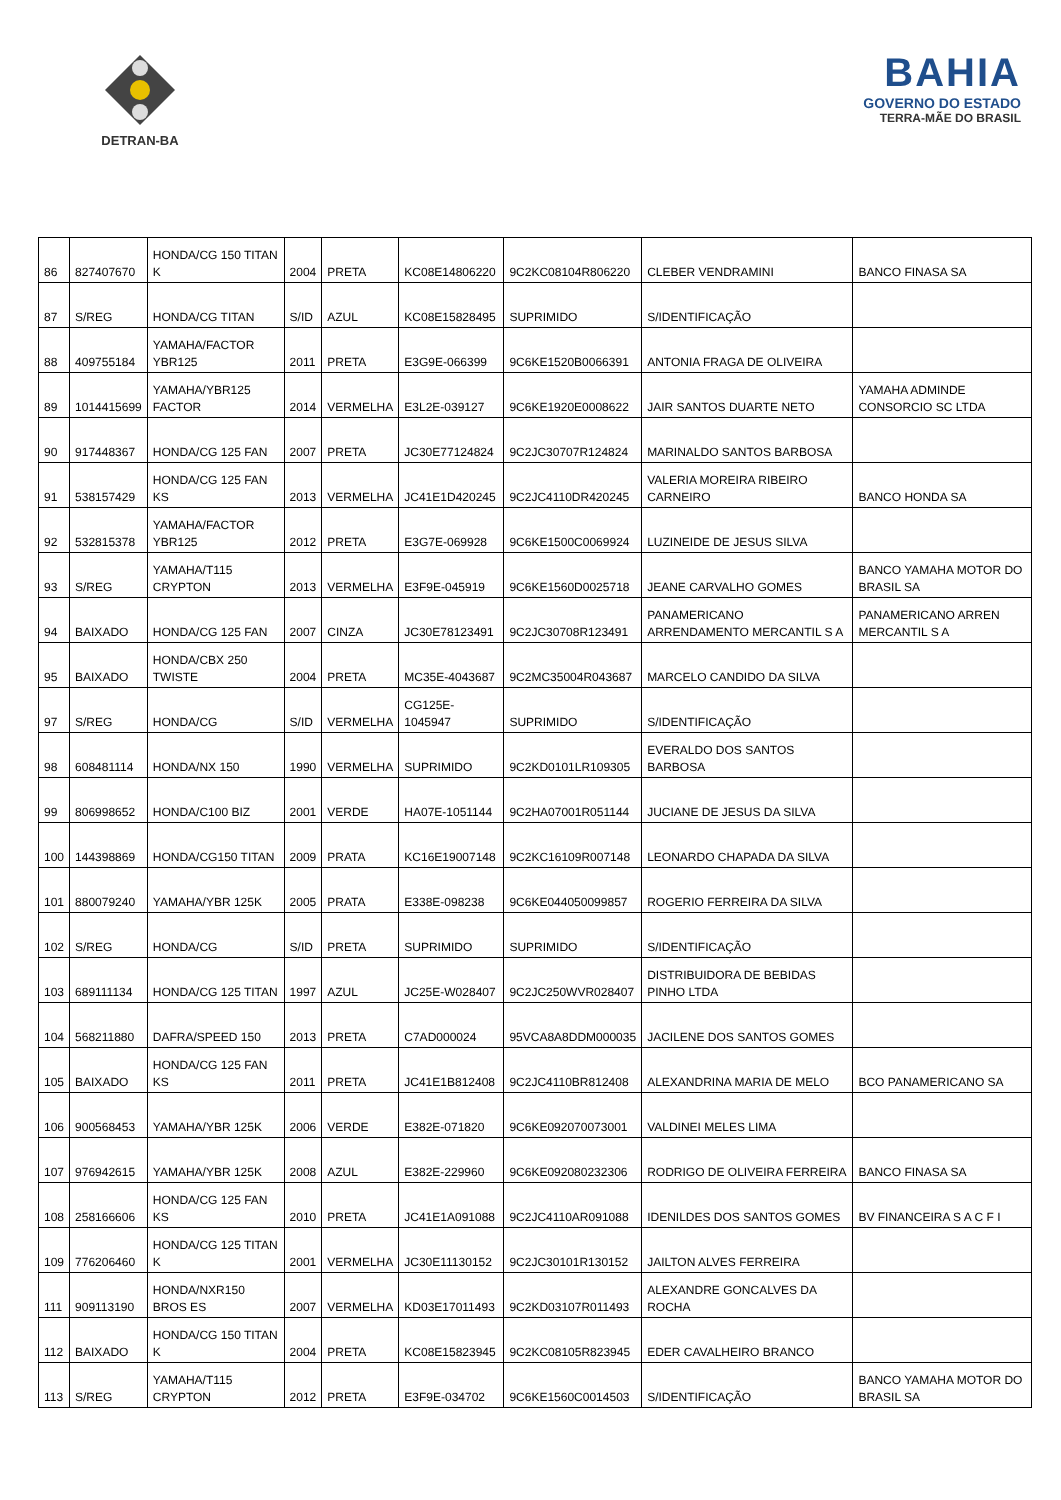DETRAN-BA
BAHIA
GOVERNO DO ESTADO
TERRA-MÃE DO BRASIL
| 86 | 827407670 | HONDA/CG 150 TITAN K | 2004 | PRETA | KC08E14806220 | 9C2KC08104R806220 | CLEBER VENDRAMINI | BANCO FINASA SA |
| 87 | S/REG | HONDA/CG TITAN | S/ID | AZUL | KC08E15828495 | SUPRIMIDO | S/IDENTIFICAÇÃO | |
| 88 | 409755184 | YAMAHA/FACTOR YBR125 | 2011 | PRETA | E3G9E-066399 | 9C6KE1520B0066391 | ANTONIA FRAGA DE OLIVEIRA | |
| 89 | 1014415699 | YAMAHA/YBR125 FACTOR | 2014 | VERMELHA | E3L2E-039127 | 9C6KE1920E0008622 | JAIR SANTOS DUARTE NETO | YAMAHA ADMINDE CONSORCIO SC LTDA |
| 90 | 917448367 | HONDA/CG 125 FAN | 2007 | PRETA | JC30E77124824 | 9C2JC30707R124824 | MARINALDO SANTOS BARBOSA | |
| 91 | 538157429 | HONDA/CG 125 FAN KS | 2013 | VERMELHA | JC41E1D420245 | 9C2JC4110DR420245 | VALERIA MOREIRA RIBEIRO CARNEIRO | BANCO HONDA SA |
| 92 | 532815378 | YAMAHA/FACTOR YBR125 | 2012 | PRETA | E3G7E-069928 | 9C6KE1500C0069924 | LUZINEIDE DE JESUS SILVA | |
| 93 | S/REG | YAMAHA/T115 CRYPTON | 2013 | VERMELHA | E3F9E-045919 | 9C6KE1560D0025718 | JEANE CARVALHO GOMES | BANCO YAMAHA MOTOR DO BRASIL SA |
| 94 | BAIXADO | HONDA/CG 125 FAN | 2007 | CINZA | JC30E78123491 | 9C2JC30708R123491 | PANAMERICANO ARRENDAMENTO MERCANTIL S A | PANAMERICANO ARREN MERCANTIL S A |
| 95 | BAIXADO | HONDA/CBX 250 TWISTE | 2004 | PRETA | MC35E-4043687 | 9C2MC35004R043687 | MARCELO CANDIDO DA SILVA | |
| 97 | S/REG | HONDA/CG | S/ID | VERMELHA | CG125E-1045947 | SUPRIMIDO | S/IDENTIFICAÇÃO | |
| 98 | 608481114 | HONDA/NX 150 | 1990 | VERMELHA | SUPRIMIDO | 9C2KD0101LR109305 | EVERALDO DOS SANTOS BARBOSA | |
| 99 | 806998652 | HONDA/C100 BIZ | 2001 | VERDE | HA07E-1051144 | 9C2HA07001R051144 | JUCIANE DE JESUS DA SILVA | |
| 100 | 144398869 | HONDA/CG150 TITAN | 2009 | PRATA | KC16E19007148 | 9C2KC16109R007148 | LEONARDO CHAPADA DA SILVA | |
| 101 | 880079240 | YAMAHA/YBR 125K | 2005 | PRATA | E338E-098238 | 9C6KE044050099857 | ROGERIO FERREIRA DA SILVA | |
| 102 | S/REG | HONDA/CG | S/ID | PRETA | SUPRIMIDO | SUPRIMIDO | S/IDENTIFICAÇÃO | |
| 103 | 689111134 | HONDA/CG 125 TITAN | 1997 | AZUL | JC25E-W028407 | 9C2JC250WVR028407 | DISTRIBUIDORA DE BEBIDAS PINHO LTDA | |
| 104 | 568211880 | DAFRA/SPEED 150 | 2013 | PRETA | C7AD000024 | 95VCA8A8DDM000035 | JACILENE DOS SANTOS GOMES | |
| 105 | BAIXADO | HONDA/CG 125 FAN KS | 2011 | PRETA | JC41E1B812408 | 9C2JC4110BR812408 | ALEXANDRINA MARIA DE MELO | BCO PANAMERICANO SA |
| 106 | 900568453 | YAMAHA/YBR 125K | 2006 | VERDE | E382E-071820 | 9C6KE092070073001 | VALDINEI MELES LIMA | |
| 107 | 976942615 | YAMAHA/YBR 125K | 2008 | AZUL | E382E-229960 | 9C6KE092080232306 | RODRIGO DE OLIVEIRA FERREIRA | BANCO FINASA SA |
| 108 | 258166606 | HONDA/CG 125 FAN KS | 2010 | PRETA | JC41E1A091088 | 9C2JC4110AR091088 | IDENILDES DOS SANTOS GOMES | BV FINANCEIRA S A C F I |
| 109 | 776206460 | HONDA/CG 125 TITAN K | 2001 | VERMELHA | JC30E11130152 | 9C2JC30101R130152 | JAILTON ALVES FERREIRA | |
| 111 | 909113190 | HONDA/NXR150 BROS ES | 2007 | VERMELHA | KD03E17011493 | 9C2KD03107R011493 | ALEXANDRE GONCALVES DA ROCHA | |
| 112 | BAIXADO | HONDA/CG 150 TITAN K | 2004 | PRETA | KC08E15823945 | 9C2KC08105R823945 | EDER CAVALHEIRO BRANCO | |
| 113 | S/REG | YAMAHA/T115 CRYPTON | 2012 | PRETA | E3F9E-034702 | 9C6KE1560C0014503 | S/IDENTIFICAÇÃO | BANCO YAMAHA MOTOR DO BRASIL SA |